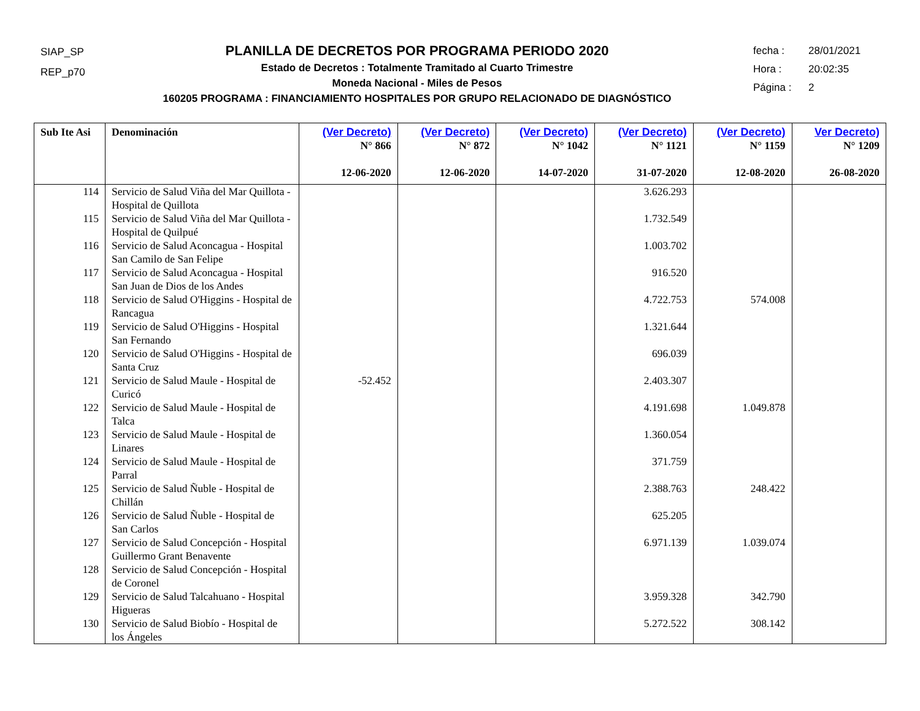SIAP_SP
REP_p70
PLANILLA DE DECRETOS POR PROGRAMA PERIODO 2020
Estado de Decretos : Totalmente Tramitado al Cuarto Trimestre
Moneda Nacional - Miles de Pesos
160205 PROGRAMA : FINANCIAMIENTO HOSPITALES POR GRUPO RELACIONADO DE DIAGNÓSTICO
fecha : 28/01/2021
Hora : 20:02:35
Página : 2
| Sub Ite Asi | Denominación | (Ver Decreto) N° 866 12-06-2020 | (Ver Decreto) N° 872 12-06-2020 | (Ver Decreto) N° 1042 14-07-2020 | (Ver Decreto) N° 1121 31-07-2020 | (Ver Decreto) N° 1159 12-08-2020 | Ver Decreto) N° 1209 26-08-2020 |
| --- | --- | --- | --- | --- | --- | --- | --- |
| 114 | Servicio de Salud Viña del Mar Quillota - Hospital de Quillota | | | | 3.626.293 | | |
| 115 | Servicio de Salud Viña del Mar Quillota - Hospital de Quilpué | | | | 1.732.549 | | |
| 116 | Servicio de Salud Aconcagua - Hospital San Camilo de San Felipe | | | | 1.003.702 | | |
| 117 | Servicio de Salud Aconcagua - Hospital San Juan de Dios de los Andes | | | | 916.520 | | |
| 118 | Servicio de Salud O'Higgins - Hospital de Rancagua | | | | 4.722.753 | 574.008 | |
| 119 | Servicio de Salud O'Higgins - Hospital San Fernando | | | | 1.321.644 | | |
| 120 | Servicio de Salud O'Higgins - Hospital de Santa Cruz | | | | 696.039 | | |
| 121 | Servicio de Salud Maule - Hospital de Curicó | -52.452 | | | 2.403.307 | | |
| 122 | Servicio de Salud Maule - Hospital de Talca | | | | 4.191.698 | 1.049.878 | |
| 123 | Servicio de Salud Maule - Hospital de Linares | | | | 1.360.054 | | |
| 124 | Servicio de Salud Maule - Hospital de Parral | | | | 371.759 | | |
| 125 | Servicio de Salud Ñuble - Hospital de Chillán | | | | 2.388.763 | 248.422 | |
| 126 | Servicio de Salud Ñuble - Hospital de San Carlos | | | | 625.205 | | |
| 127 | Servicio de Salud Concepción - Hospital Guillermo Grant Benavente | | | | 6.971.139 | 1.039.074 | |
| 128 | Servicio de Salud Concepción - Hospital de Coronel | | | | | | |
| 129 | Servicio de Salud Talcahuano - Hospital Higueras | | | | 3.959.328 | 342.790 | |
| 130 | Servicio de Salud Biobío - Hospital de los Ángeles | | | | 5.272.522 | 308.142 | |